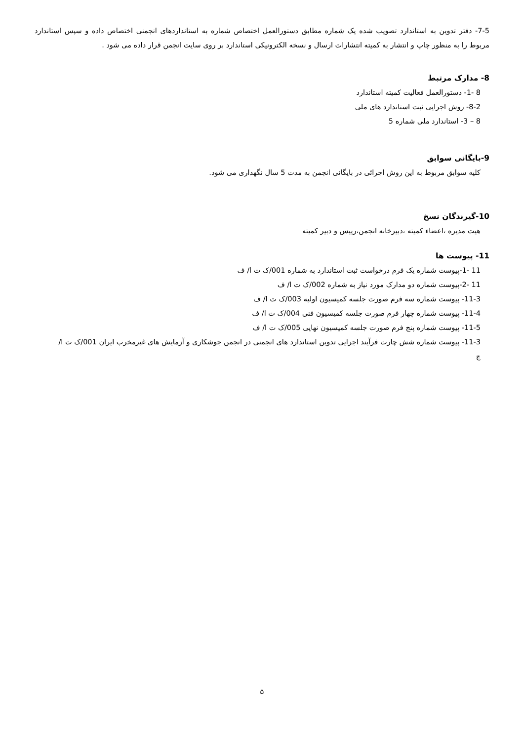7-5- دفتر تدوین به استاندارد تصویب شده یک شماره مطابق دستورالعمل اختصاص شماره به استانداردهای انجمنی اختصاص داده و سپس استاندارد مربوط را به منظور چاپ و انتشار به کمیته انتشارات ارسال و نسخه الکترونیکی استاندارد بر روی سایت انجمن قرار داده می شود .
8- مدارک مرتبط
8 -1- دستورالعمل فعالیت کمیته استاندارد
8-2- روش اجرایی ثبت استاندارد های ملی
8 – 3- استاندارد ملی شماره 5
9-بایگانی سوابق
کلیه سوابق مربوط به این روش اجرائی در بایگانی انجمن به مدت 5 سال نگهداری می شود.
10-گیرندگان نسخ
هیت مدیره ،اعضاء کمیته ،دبیرخانه انجمن،رییس و دبیر کمیته
11- پیوست ها
11 -1-پیوست شماره یک فرم درخواست ثبت استاندارد به شماره 001/ک ت ا/ ف
11 -2-پیوست شماره دو مدارک مورد نیاز به شماره 002/ک ت ا/ ف
11-3- پیوست شماره سه فرم صورت جلسه کمیسیون اولیه 003/ک ت ا/ ف
11-4- پیوست شماره چهار فرم صورت جلسه کمیسیون فنی 004/ک ت ا/ ف
11-5- پیوست شماره پنج فرم صورت جلسه کمیسیون نهایی 005/ک ت ا/ ف
11-3- پیوست شماره شش چارت فرآیند اجرایی تدوین استاندارد های انجمنی در انجمن جوشکاری و آزمایش های غیرمخرب ایران 001/ک ت ا/ چ
۵